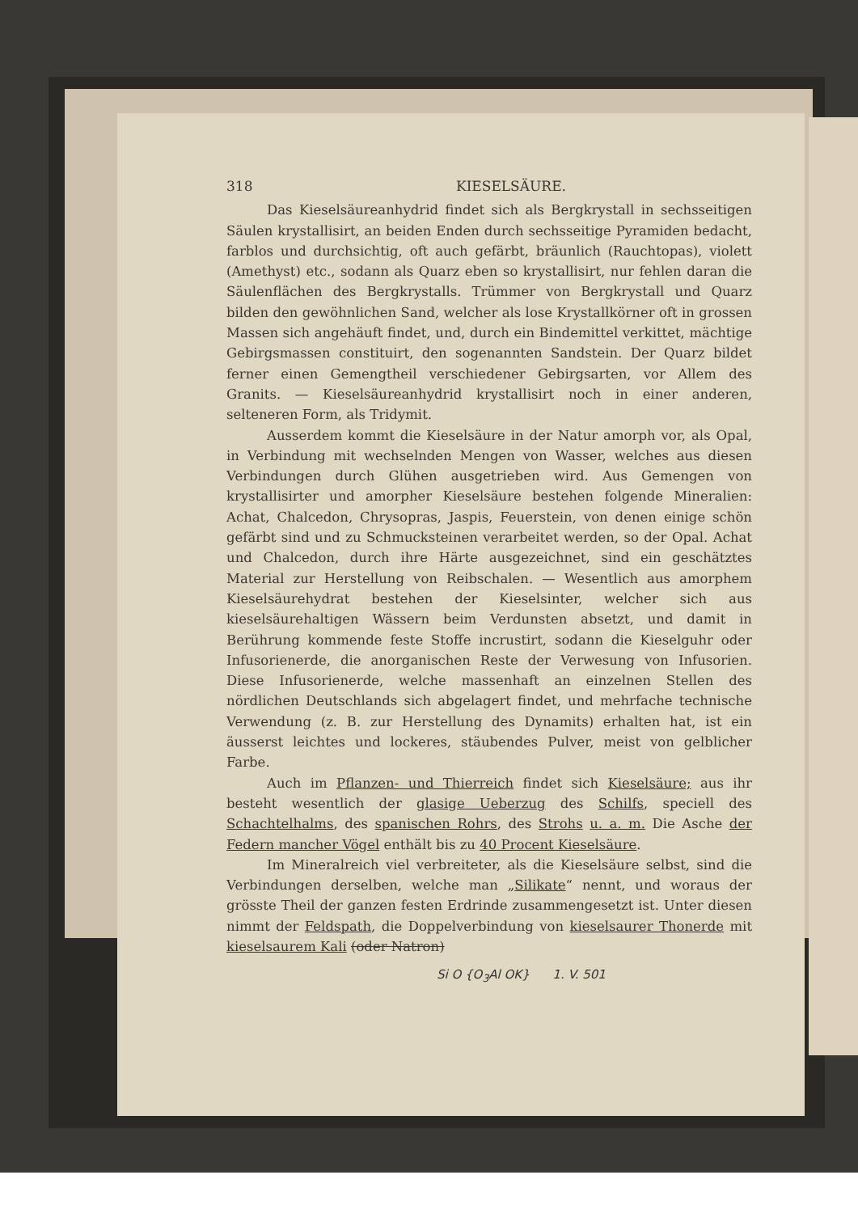318 KIESELSÄURE.
Das Kieselsäureanhydrid findet sich als Bergkrystall in sechsseitigen Säulen krystallisirt, an beiden Enden durch sechsseitige Pyramiden bedacht, farblos und durchsichtig, oft auch gefärbt, bräunlich (Rauchtopas), violett (Amethyst) etc., sodann als Quarz eben so krystallisirt, nur fehlen daran die Säulenflächen des Bergkrystalls. Trümmer von Bergkrystall und Quarz bilden den gewöhnlichen Sand, welcher als lose Krystallkörner oft in grossen Massen sich angehäuft findet, und, durch ein Bindemittel verkittet, mächtige Gebirgsmassen constituirt, den sogenannten Sandstein. Der Quarz bildet ferner einen Gemengtheil verschiedener Gebirgsarten, vor Allem des Granits. — Kieselsäureanhydrid krystallisirt noch in einer anderen, selteneren Form, als Tridymit.
Ausserdem kommt die Kieselsäure in der Natur amorph vor, als Opal, in Verbindung mit wechselnden Mengen von Wasser, welches aus diesen Verbindungen durch Glühen ausgetrieben wird. Aus Gemengen von krystallisirter und amorpher Kieselsäure bestehen folgende Mineralien: Achat, Chalcedon, Chrysopras, Jaspis, Feuerstein, von denen einige schön gefärbt sind und zu Schmucksteinen verarbeitet werden, so der Opal. Achat und Chalcedon, durch ihre Härte ausgezeichnet, sind ein geschätztes Material zur Herstellung von Reibschalen. — Wesentlich aus amorphem Kieselsäurehydrat bestehen der Kieselsinter, welcher sich aus kieselsäurehaltigen Wässern beim Verdunsten absetzt, und damit in Berührung kommende feste Stoffe incrustirt, sodann die Kieselguhr oder Infusorienerde, die anorganischen Reste der Verwesung von Infusorien. Diese Infusorienerde, welche massenhaft an einzelnen Stellen des nördlichen Deutschlands sich abgelagert findet, und mehrfache technische Verwendung (z. B. zur Herstellung des Dynamits) erhalten hat, ist ein äusserst leichtes und lockeres, stäubendes Pulver, meist von gelblicher Farbe.
Auch im Pflanzen- und Thierreich findet sich Kieselsäure; aus ihr besteht wesentlich der glasige Ueberzug des Schilfs, speciell des Schachtelhalms, des spanischen Rohrs, des Strohs u. a. m. Die Asche der Federn mancher Vögel enthält bis zu 40 Procent Kieselsäure.
Im Mineralreich viel verbreiteter, als die Kieselsäure selbst, sind die Verbindungen derselben, welche man „Silikate“ nennt, und woraus der grösste Theil der ganzen festen Erdrinde zusammengesetzt ist. Unter diesen nimmt der Feldspath, die Doppelverbindung von kieselsaurer Thonerde mit kieselsaurem Kali (oder Natron)
Si O {O<sub>3</sub>Al OK} 1. V. 501